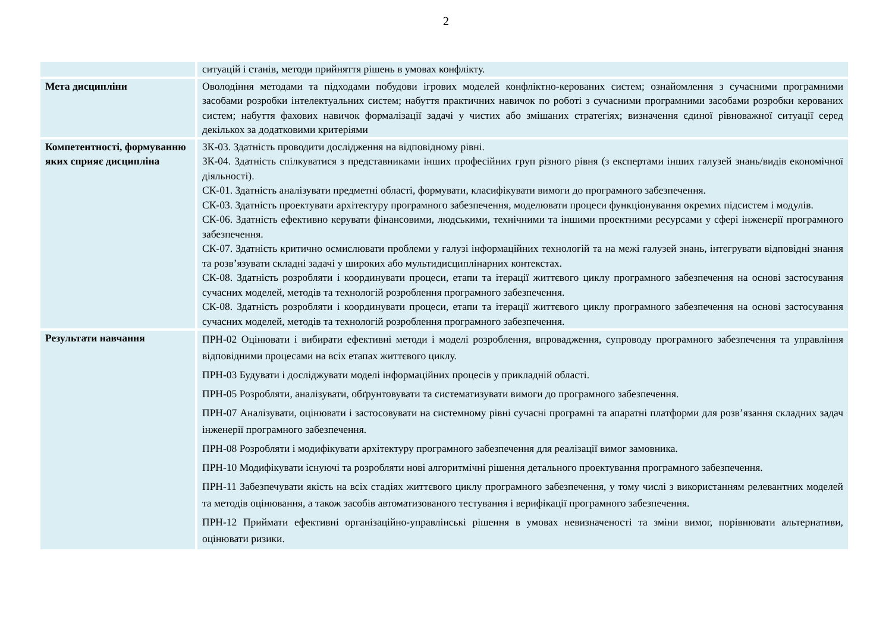2
| | ситуацій і станів, методи прийняття рішень в умовах конфлікту. |
| Мета дисципліни | Оволодіння методами та підходами побудови ігрових моделей конфліктно-керованих систем; ознайомлення з сучасними програмними засобами розробки інтелектуальних систем; набуття практичних навичок по роботі з сучасними програмними засобами розробки керованих систем; набуття фахових навичок формалізації задачі у чистих або змішаних стратегіях; визначення єдиної рівноважної ситуації серед декількох за додатковими критеріями |
| Компетентності, формуванню яких сприяє дисципліна | ЗК-03. Здатність проводити дослідження на відповідному рівні. ЗК-04. Здатність спілкуватися з представниками інших професійних груп різного рівня (з експертами інших галузей знань/видів економічної діяльності). СК-01. Здатність аналізувати предметні області, формувати, класифікувати вимоги до програмного забезпечення. СК-03. Здатність проектувати архітектуру програмного забезпечення, моделювати процеси функціонування окремих підсистем і модулів. СК-06. Здатність ефективно керувати фінансовими, людськими, технічними та іншими проектними ресурсами у сфері інженерії програмного забезпечення. СК-07. Здатність критично осмислювати проблеми у галузі інформаційних технологій та на межі галузей знань, інтегрувати відповідні знання та розв’язувати складні задачі у широких або мультидисциплінарних контекстах. СК-08. Здатність розробляти і координувати процеси, етапи та ітерації життєвого циклу програмного забезпечення на основі застосування сучасних моделей, методів та технологій розроблення програмного забезпечення. СК-08. Здатність розробляти і координувати процеси, етапи та ітерації життєвого циклу програмного забезпечення на основі застосування сучасних моделей, методів та технологій розроблення програмного забезпечення. |
| Результати навчання | ПРН-02 Оцінювати і вибирати ефективні методи і моделі розроблення, впровадження, супроводу програмного забезпечення та управління відповідними процесами на всіх етапах життєвого циклу. ПРН-03 Будувати і досліджувати моделі інформаційних процесів у прикладній області. ПРН-05 Розробляти, аналізувати, обґрунтовувати та систематизувати вимоги до програмного забезпечення. ПРН-07 Аналізувати, оцінювати і застосовувати на системному рівні сучасні програмні та апаратні платформи для розв’язання складних задач інженерії програмного забезпечення. ПРН-08 Розробляти і модифікувати архітектуру програмного забезпечення для реалізації вимог замовника. ПРН-10 Модифікувати існуючі та розробляти нові алгоритмічні рішення детального проектування програмного забезпечення. ПРН-11 Забезпечувати якість на всіх стадіях життєвого циклу програмного забезпечення, у тому числі з використанням релевантних моделей та методів оцінювання, а також засобів автоматизованого тестування і верифікації програмного забезпечення. ПРН-12 Приймати ефективні організаційно-управлінські рішення в умовах невизначеності та зміни вимог, порівнювати альтернативи, оцінювати ризики. |